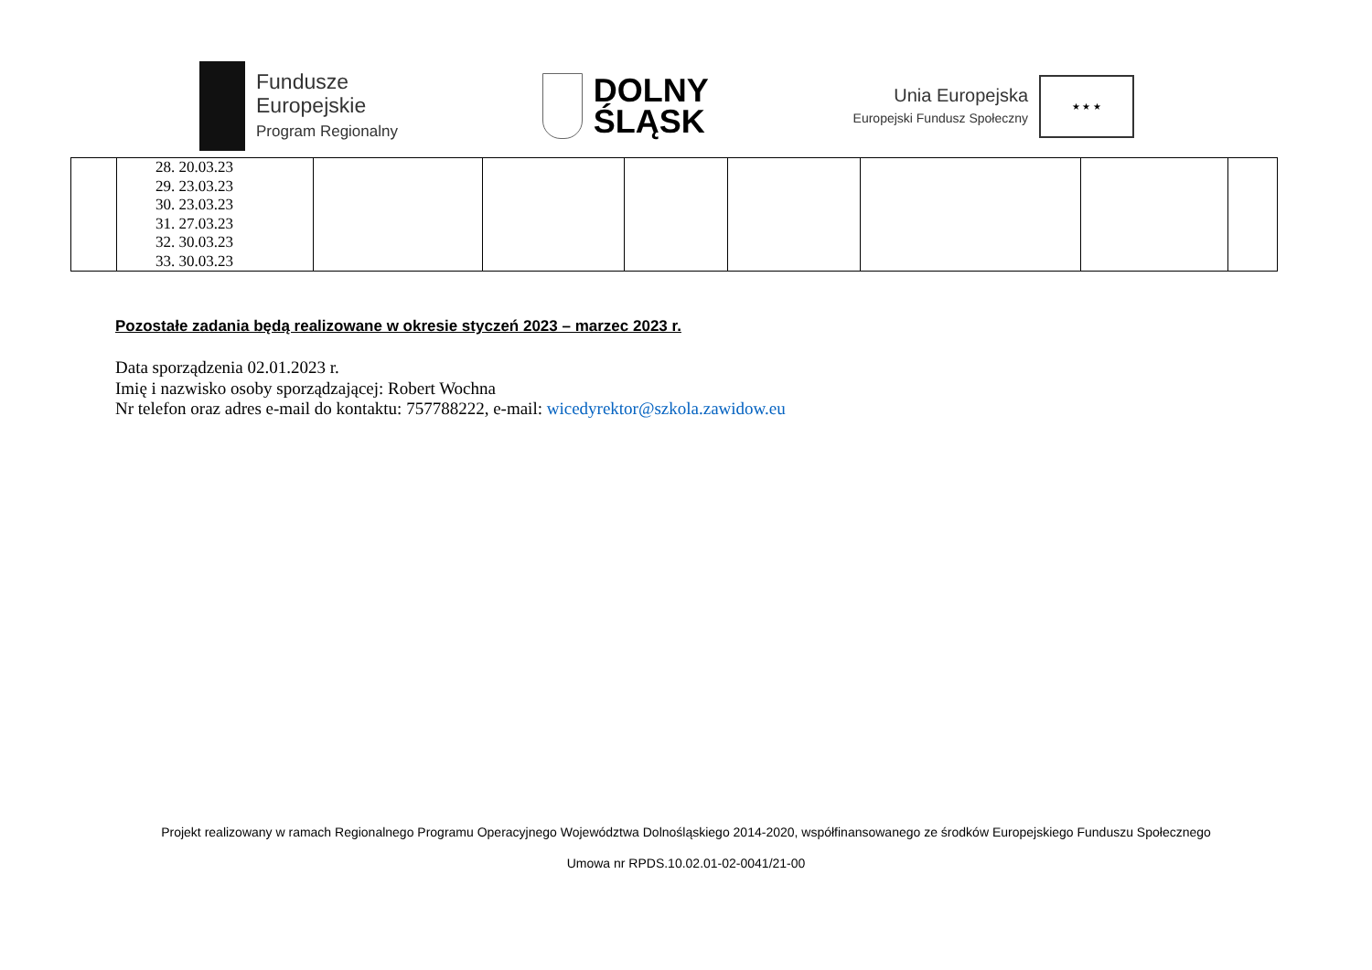Fundusze
Europejskie
Program Regionalny
DOLNY
ŚLĄSK
Unia Europejska
Europejski Fundusz Społeczny
★ ★ ★
| | 28. 20.03.23 29. 23.03.23 30. 23.03.23 31. 27.03.23 32. 30.03.23 33. 30.03.23 | | | | | | | |
Pozostałe zadania będą realizowane w okresie styczeń 2023 – marzec 2023 r.
Data sporządzenia 02.01.2023 r.
Imię i nazwisko osoby sporządzającej: Robert Wochna
Nr telefon oraz adres e-mail do kontaktu: 757788222, e-mail: wicedyrektor@szkola.zawidow.eu
Projekt realizowany w ramach Regionalnego Programu Operacyjnego Województwa Dolnośląskiego 2014-2020, współfinansowanego ze środków Europejskiego Funduszu Społecznego
Umowa nr RPDS.10.02.01-02-0041/21-00